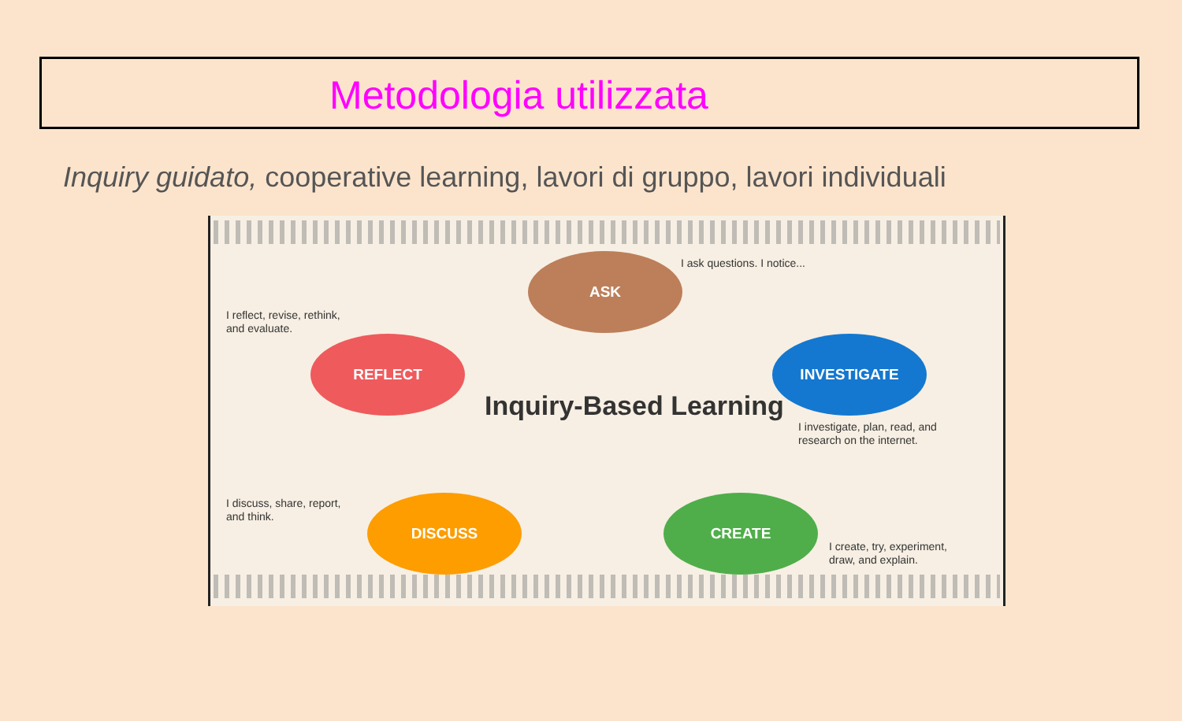Metodologia utilizzata
Inquiry guidato, cooperative learning, lavori di gruppo, lavori individuali
ASK I ask questions. I notice...
INVESTIGATE
I investigate, plan, read, and
research on the internet.
CREATE
I create, try, experiment,
draw, and explain.
DISCUSS
I discuss, share, report,
and think.
REFLECT
I reflect, revise, rethink,
and evaluate.
Inquiry-Based Learning